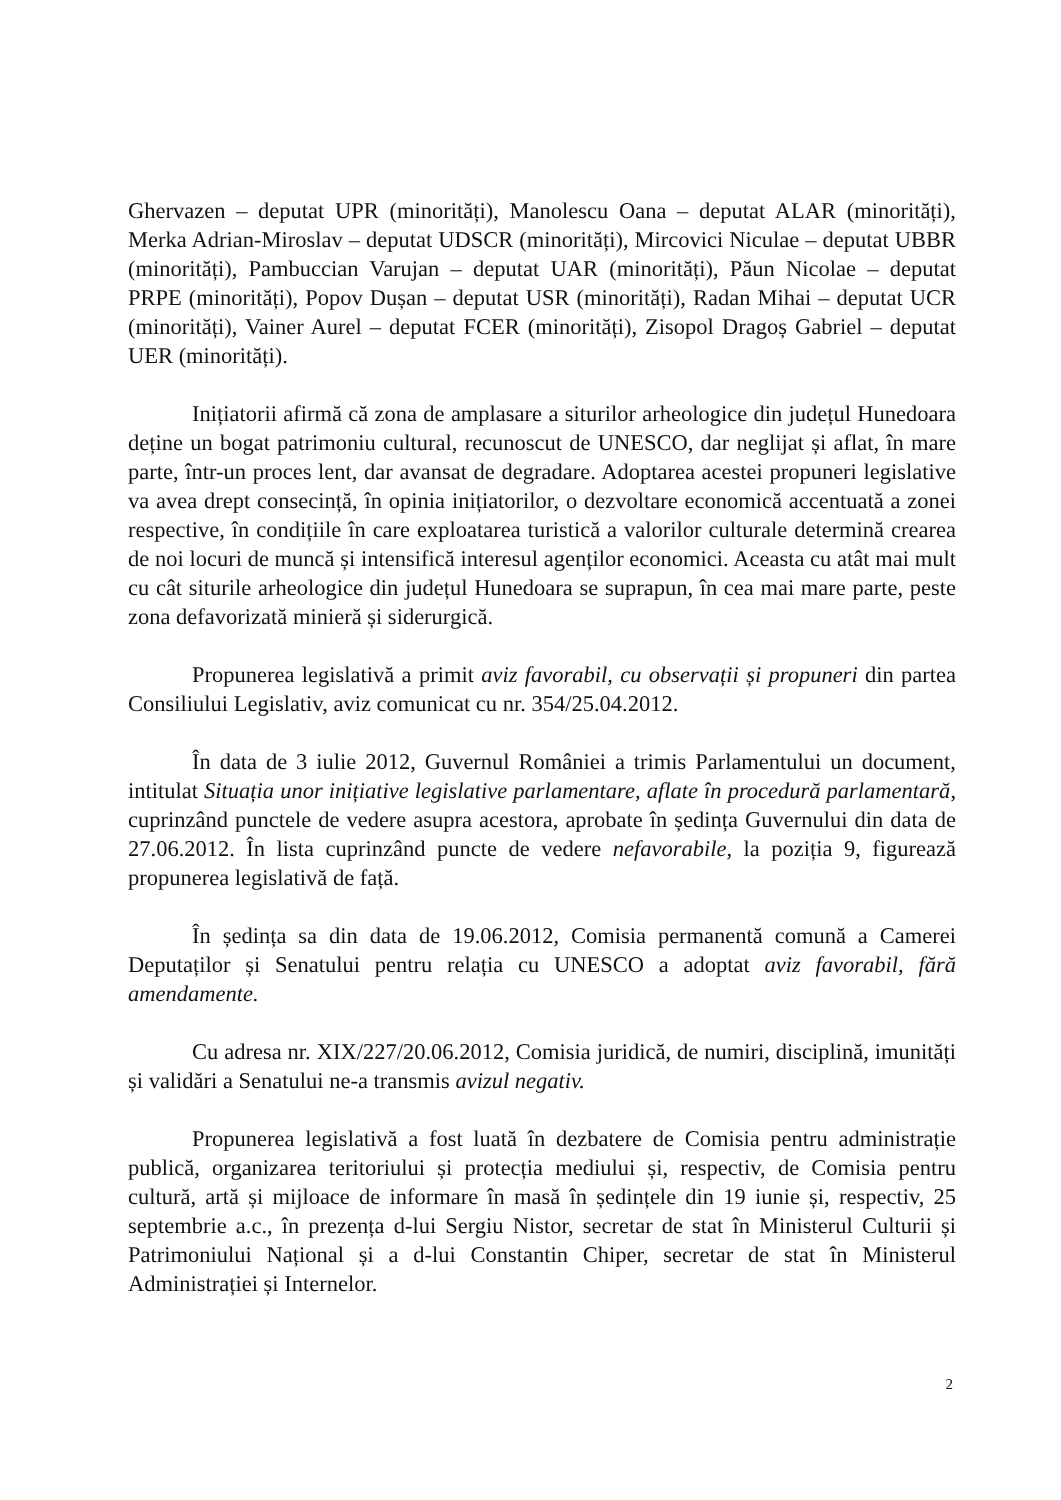Ghervazen – deputat UPR (minorități), Manolescu Oana – deputat ALAR (minorități), Merka Adrian-Miroslav – deputat UDSCR (minorități), Mircovici Niculae – deputat UBBR (minorități), Pambuccian Varujan – deputat UAR (minorități), Păun Nicolae – deputat PRPE (minorități), Popov Dușan – deputat USR (minorități), Radan Mihai – deputat UCR (minorități), Vainer Aurel – deputat FCER (minorități), Zisopol Dragoș Gabriel – deputat UER (minorități).
Inițiatorii afirmă că zona de amplasare a siturilor arheologice din județul Hunedoara deține un bogat patrimoniu cultural, recunoscut de UNESCO, dar neglijat și aflat, în mare parte, într-un proces lent, dar avansat de degradare. Adoptarea acestei propuneri legislative va avea drept consecință, în opinia inițiatorilor, o dezvoltare economică accentuată a zonei respective, în condițiile în care exploatarea turistică a valorilor culturale determină crearea de noi locuri de muncă și intensifică interesul agenților economici. Aceasta cu atât mai mult cu cât siturile arheologice din județul Hunedoara se suprapun, în cea mai mare parte, peste zona defavorizată minieră și siderurgică.
Propunerea legislativă a primit aviz favorabil, cu observații și propuneri din partea Consiliului Legislativ, aviz comunicat cu nr. 354/25.04.2012.
În data de 3 iulie 2012, Guvernul României a trimis Parlamentului un document, intitulat Situația unor inițiative legislative parlamentare, aflate în procedură parlamentară, cuprinzând punctele de vedere asupra acestora, aprobate în ședința Guvernului din data de 27.06.2012. În lista cuprinzând puncte de vedere nefavorabile, la poziția 9, figurează propunerea legislativă de față.
În ședința sa din data de 19.06.2012, Comisia permanentă comună a Camerei Deputaților și Senatului pentru relația cu UNESCO a adoptat aviz favorabil, fără amendamente.
Cu adresa nr. XIX/227/20.06.2012, Comisia juridică, de numiri, disciplină, imunități și validări a Senatului ne-a transmis avizul negativ.
Propunerea legislativă a fost luată în dezbatere de Comisia pentru administrație publică, organizarea teritoriului și protecția mediului și, respectiv, de Comisia pentru cultură, artă și mijloace de informare în masă în ședințele din 19 iunie și, respectiv, 25 septembrie a.c., în prezența d-lui Sergiu Nistor, secretar de stat în Ministerul Culturii și Patrimoniului Național și a d-lui Constantin Chiper, secretar de stat în Ministerul Administrației și Internelor.
2